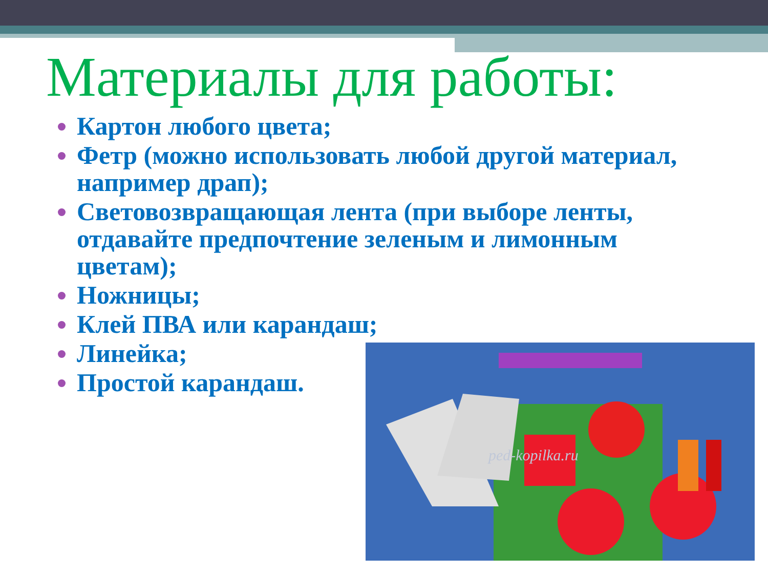Материалы для работы:
Картон любого цвета;
Фетр (можно использовать любой другой материал, например драп);
Световозвращающая лента (при выборе ленты, отдавайте предпочтение зеленым и лимонным цветам);
Ножницы;
Клей ПВА или карандаш;
Линейка;
Простой карандаш.
ped-kopilka.ru